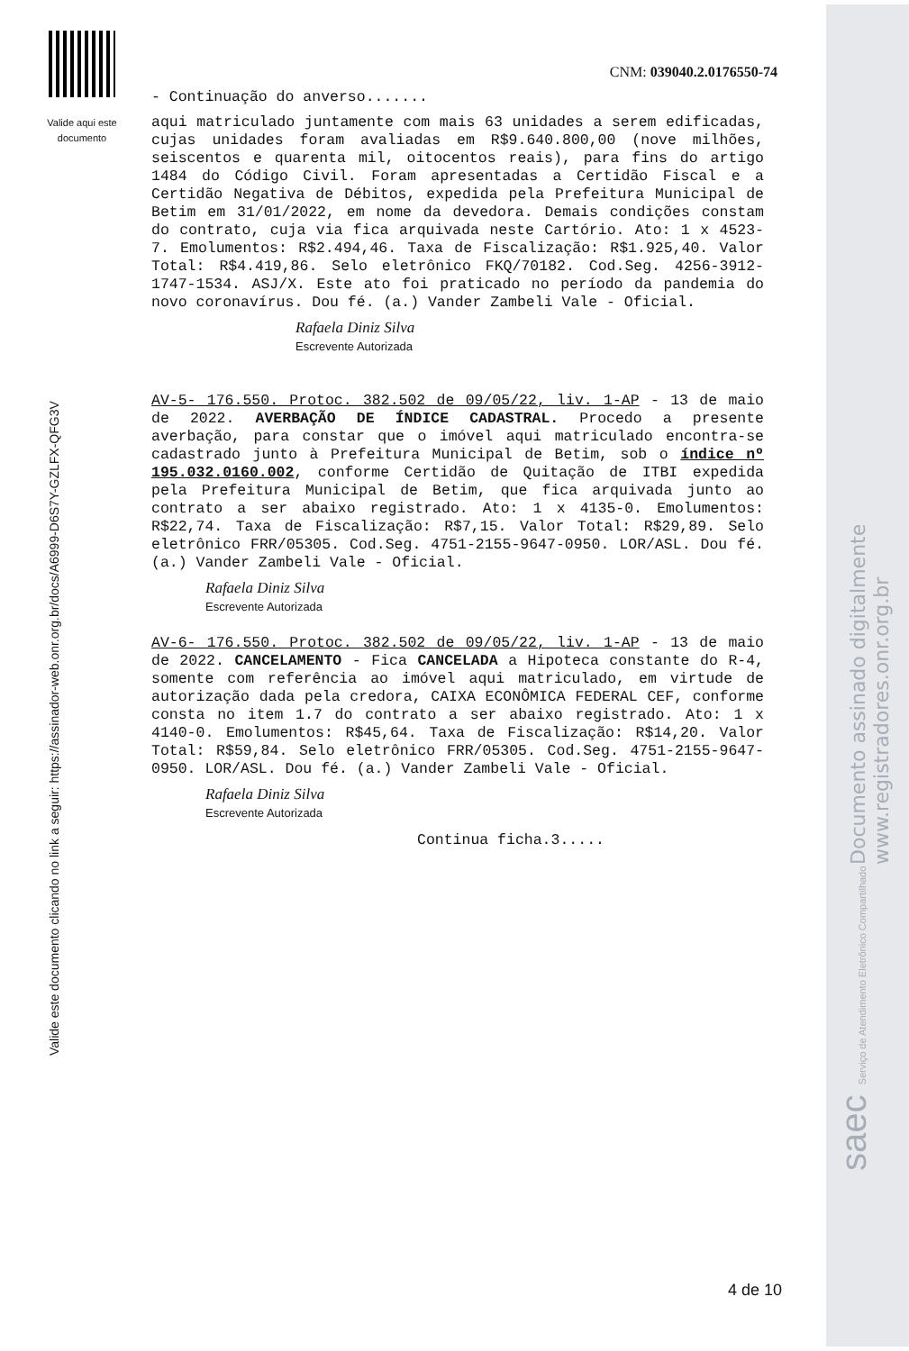Valide aqui este documento
Valide este documento clicando no link a seguir: https://assinador-web.onr.org.br/docs/A6999-D6S7Y-GZLFX-QFG3V
Documento assinado digitalmente
www.registradores.onr.org.br
saec Serviço de Atendimento Eletrônico Compartilhado
CNM: 039040.2.0176550-74
- Continuação do anverso.......
aqui matriculado juntamente com mais 63 unidades a serem edificadas, cujas unidades foram avaliadas em R$9.640.800,00 (nove milhões, seiscentos e quarenta mil, oitocentos reais), para fins do artigo 1484 do Código Civil. Foram apresentadas a Certidão Fiscal e a Certidão Negativa de Débitos, expedida pela Prefeitura Municipal de Betim em 31/01/2022, em nome da devedora. Demais condições constam do contrato, cuja via fica arquivada neste Cartório. Ato: 1 x 4523-7. Emolumentos: R$2.494,46. Taxa de Fiscalização: R$1.925,40. Valor Total: R$4.419,86. Selo eletrônico FKQ/70182. Cod.Seg. 4256-3912-1747-1534. ASJ/X. Este ato foi praticado no período da pandemia do novo coronavírus. Dou fé. (a.) Vander Zambeli Vale - Oficial.
Rafaela Diniz Silva
Escrevente Autorizada
AV-5- 176.550. Protoc. 382.502 de 09/05/22, liv. 1-AP - 13 de maio de 2022. AVERBAÇÃO DE ÍNDICE CADASTRAL. Procedo a presente averbação, para constar que o imóvel aqui matriculado encontra-se cadastrado junto à Prefeitura Municipal de Betim, sob o índice nº 195.032.0160.002, conforme Certidão de Quitação de ITBI expedida pela Prefeitura Municipal de Betim, que fica arquivada junto ao contrato a ser abaixo registrado. Ato: 1 x 4135-0. Emolumentos: R$22,74. Taxa de Fiscalização: R$7,15. Valor Total: R$29,89. Selo eletrônico FRR/05305. Cod.Seg. 4751-2155-9647-0950. LOR/ASL. Dou fé. (a.) Vander Zambeli Vale - Oficial.
Rafaela Diniz Silva
Escrevente Autorizada
AV-6- 176.550. Protoc. 382.502 de 09/05/22, liv. 1-AP - 13 de maio de 2022. CANCELAMENTO - Fica CANCELADA a Hipoteca constante do R-4, somente com referência ao imóvel aqui matriculado, em virtude de autorização dada pela credora, CAIXA ECONÔMICA FEDERAL CEF, conforme consta no item 1.7 do contrato a ser abaixo registrado. Ato: 1 x 4140-0. Emolumentos: R$45,64. Taxa de Fiscalização: R$14,20. Valor Total: R$59,84. Selo eletrônico FRR/05305. Cod.Seg. 4751-2155-9647-0950. LOR/ASL. Dou fé. (a.) Vander Zambeli Vale - Oficial.
Rafaela Diniz Silva
Escrevente Autorizada
Continua ficha.3.....
4 de 10